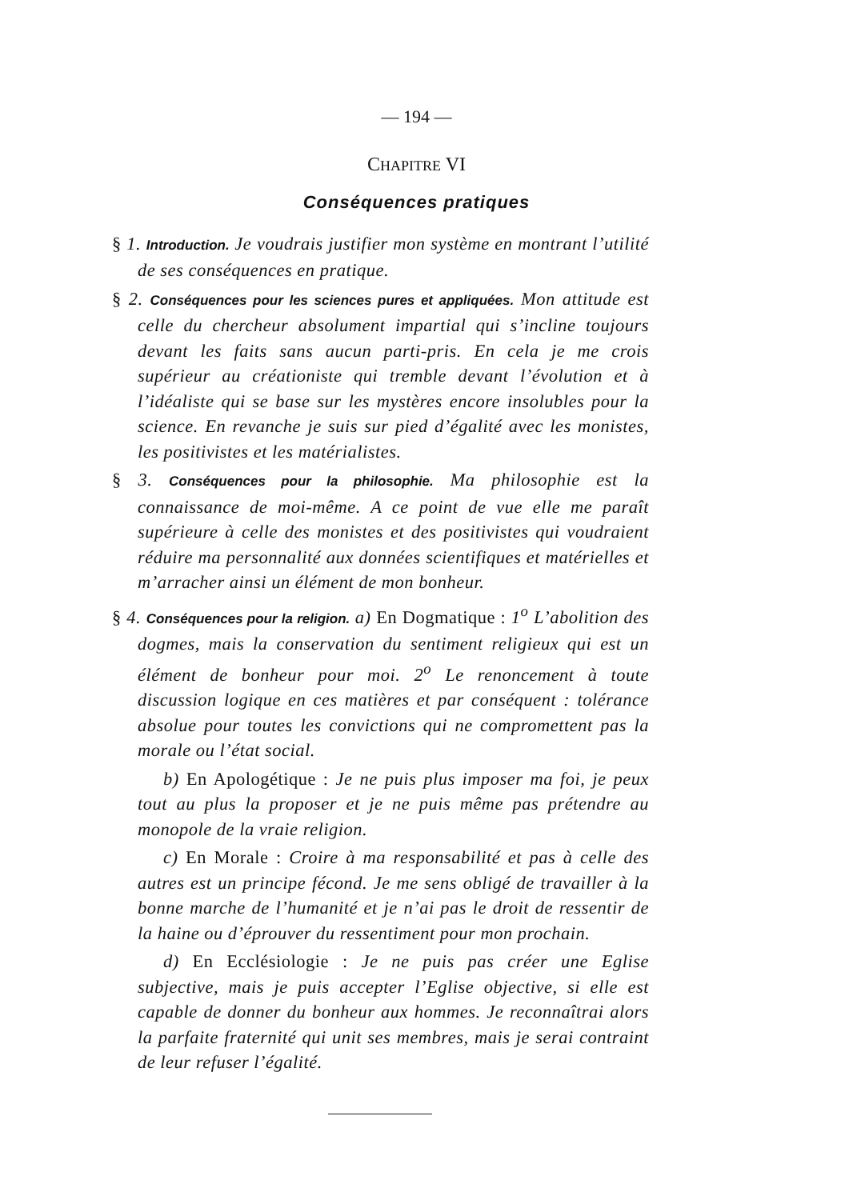— 194 —
CHAPITRE VI
Conséquences pratiques
§ 1. Introduction. Je voudrais justifier mon système en montrant l’utilité de ses conséquences en pratique.
§ 2. Conséquences pour les sciences pures et appliquées. Mon attitude est celle du chercheur absolument impartial qui s’incline toujours devant les faits sans aucun parti-pris. En cela je me crois supérieur au créationiste qui tremble devant l’évolution et à l’idéaliste qui se base sur les mystères encore insolubles pour la science. En revanche je suis sur pied d’égalité avec les monistes, les positivistes et les matérialistes.
§ 3. Conséquences pour la philosophie. Ma philosophie est la connaissance de moi-même. A ce point de vue elle me paraît supérieure à celle des monistes et des positivistes qui voudraient réduire ma personnalité aux données scientifiques et matérielles et m’arracher ainsi un élément de mon bonheur.
§ 4. Conséquences pour la religion. a) En Dogmatique : 1<sup>o</sup> L’abolition des dogmes, mais la conservation du sentiment religieux qui est un élément de bonheur pour moi. 2<sup>o</sup> Le renoncement à toute discussion logique en ces matières et par conséquent : tolérance absolue pour toutes les convictions qui ne compromettent pas la morale ou l’état social.
b) En Apologétique : Je ne puis plus imposer ma foi, je peux tout au plus la proposer et je ne puis même pas prétendre au monopole de la vraie religion.
c) En Morale : Croire à ma responsabilité et pas à celle des autres est un principe fécond. Je me sens obligé de travailler à la bonne marche de l’humanité et je n’ai pas le droit de ressentir de la haine ou d’éprouver du ressentiment pour mon prochain.
d) En Ecclésiologie : Je ne puis pas créer une Eglise subjective, mais je puis accepter l’Eglise objective, si elle est capable de donner du bonheur aux hommes. Je reconnaîtrai alors la parfaite fraternité qui unit ses membres, mais je serai contraint de leur refuser l’égalité.